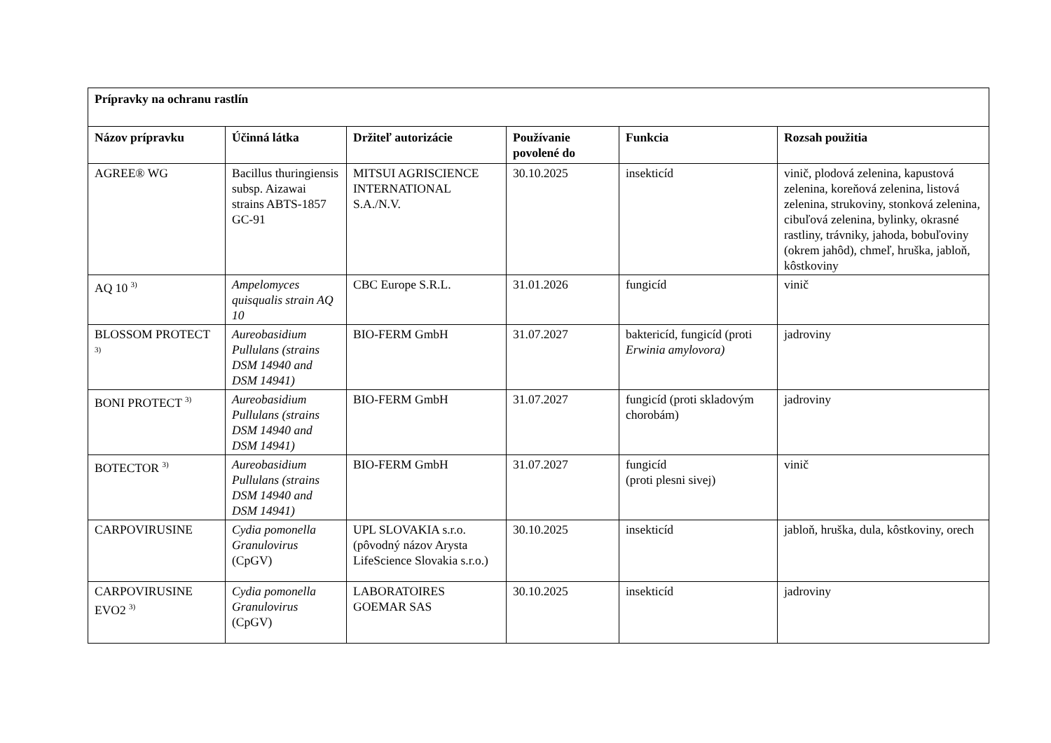| Prípravky na ochranu rastlín | | | | | |
| --- | --- | --- | --- | --- | --- |
| Názov prípravku | Účinná látka | Držiteľ autorizácie | Používanie povolené do | Funkcia | Rozsah použitia |
| AGREE® WG | Bacillus thuringiensis subsp. Aizawai strains ABTS-1857 GC-91 | MITSUI AGRISCIENCE INTERNATIONAL S.A./N.V. | 30.10.2025 | insekticíd | vinič, plodová zelenina, kapustová zelenina, koreňová zelenina, listová zelenina, strukoviny, stonková zelenina, cibuľová zelenina, bylinky, okrasné rastliny, trávniky, jahoda, bobuľoviny (okrem jahôd), chmeľ, hruška, jabloň, kôstkoviny |
| AQ 10 <sup>3)</sup> | Ampelomyces quisqualis strain AQ 10 | CBC Europe S.R.L. | 31.01.2026 | fungicíd | vinič |
| BLOSSOM PROTECT <sup>3)</sup> | Aureobasidium Pullulans (strains DSM 14940 and DSM 14941) | BIO-FERM GmbH | 31.07.2027 | baktericíd, fungicíd (proti Erwinia amylovora) | jadroviny |
| BONI PROTECT <sup>3)</sup> | Aureobasidium Pullulans (strains DSM 14940 and DSM 14941) | BIO-FERM GmbH | 31.07.2027 | fungicíd (proti skladovým chorobám) | jadroviny |
| BOTECTOR <sup>3)</sup> | Aureobasidium Pullulans (strains DSM 14940 and DSM 14941) | BIO-FERM GmbH | 31.07.2027 | fungicíd (proti plesni sivej) | vinič |
| CARPOVIRUSINE | Cydia pomonella Granulovirus (CpGV) | UPL SLOVAKIA s.r.o. (pôvodný názov Arysta LifeScience Slovakia s.r.o.) | 30.10.2025 | insekticíd | jabloň, hruška, dula, kôstkoviny, orech |
| CARPOVIRUSINE EVO2 <sup>3)</sup> | Cydia pomonella Granulovirus (CpGV) | LABORATOIRES GOEMAR SAS | 30.10.2025 | insekticíd | jadroviny |